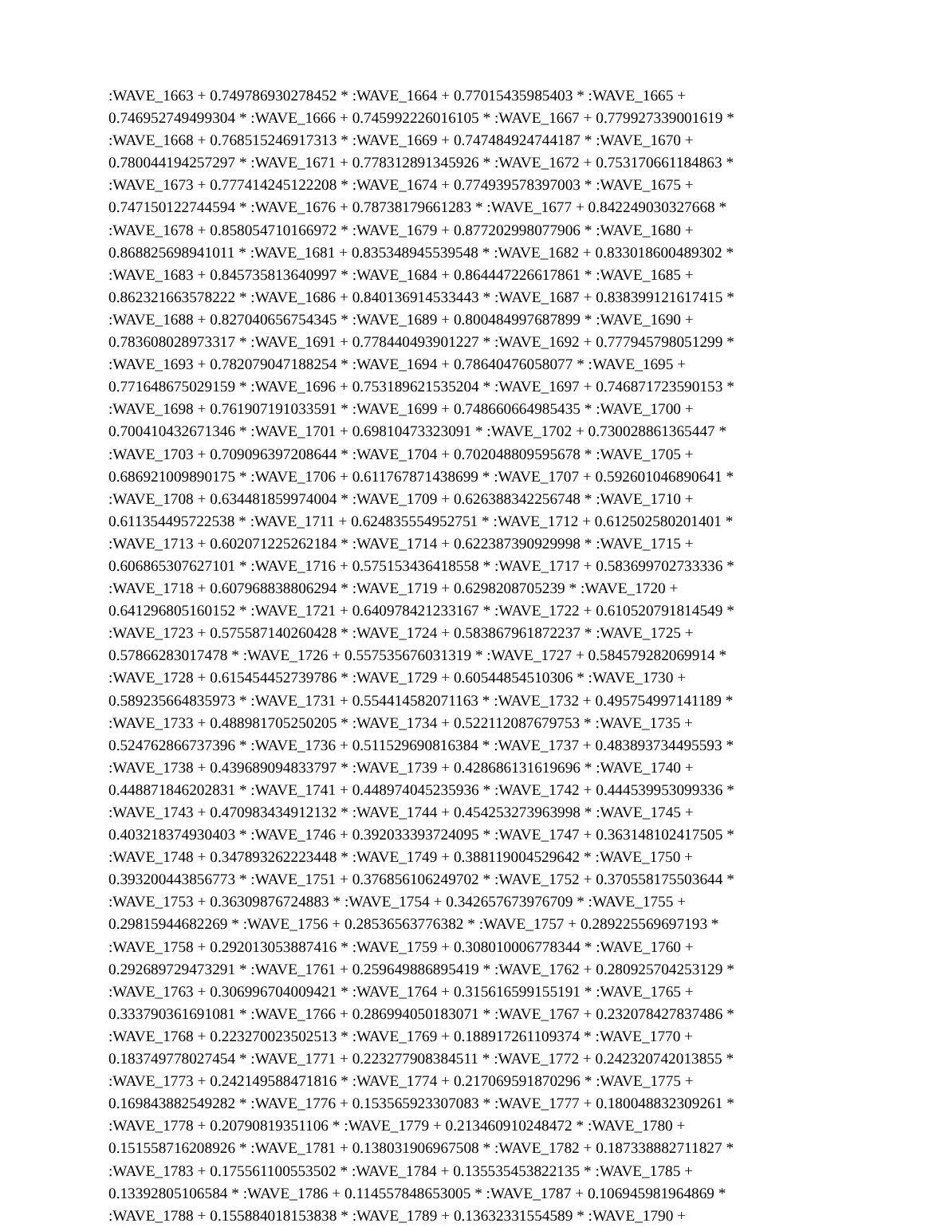:WAVE_1663 + 0.749786930278452 * :WAVE_1664 + 0.77015435985403 * :WAVE_1665 +
0.746952749499304 * :WAVE_1666 + 0.745992226016105 * :WAVE_1667 + 0.779927339001619 *
:WAVE_1668 + 0.768515246917313 * :WAVE_1669 + 0.747484924744187 * :WAVE_1670 +
0.780044194257297 * :WAVE_1671 + 0.778312891345926 * :WAVE_1672 + 0.753170661184863 *
:WAVE_1673 + 0.777414245122208 * :WAVE_1674 + 0.774939578397003 * :WAVE_1675 +
0.747150122744594 * :WAVE_1676 + 0.78738179661283 * :WAVE_1677 + 0.842249030327668 *
:WAVE_1678 + 0.858054710166972 * :WAVE_1679 + 0.877202998077906 * :WAVE_1680 +
0.868825698941011 * :WAVE_1681 + 0.835348945539548 * :WAVE_1682 + 0.833018600489302 *
:WAVE_1683 + 0.845735813640997 * :WAVE_1684 + 0.864447226617861 * :WAVE_1685 +
0.862321663578222 * :WAVE_1686 + 0.840136914533443 * :WAVE_1687 + 0.838399121617415 *
:WAVE_1688 + 0.827040656754345 * :WAVE_1689 + 0.800484997687899 * :WAVE_1690 +
0.783608028973317 * :WAVE_1691 + 0.778440493901227 * :WAVE_1692 + 0.777945798051299 *
:WAVE_1693 + 0.782079047188254 * :WAVE_1694 + 0.78640476058077 * :WAVE_1695 +
0.771648675029159 * :WAVE_1696 + 0.753189621535204 * :WAVE_1697 + 0.746871723590153 *
:WAVE_1698 + 0.761907191033591 * :WAVE_1699 + 0.748660664985435 * :WAVE_1700 +
0.700410432671346 * :WAVE_1701 + 0.69810473323091 * :WAVE_1702 + 0.730028861365447 *
:WAVE_1703 + 0.709096397208644 * :WAVE_1704 + 0.702048809595678 * :WAVE_1705 +
0.686921009890175 * :WAVE_1706 + 0.611767871438699 * :WAVE_1707 + 0.592601046890641 *
:WAVE_1708 + 0.634481859974004 * :WAVE_1709 + 0.626388342256748 * :WAVE_1710 +
0.611354495722538 * :WAVE_1711 + 0.624835554952751 * :WAVE_1712 + 0.612502580201401 *
:WAVE_1713 + 0.602071225262184 * :WAVE_1714 + 0.622387390929998 * :WAVE_1715 +
0.606865307627101 * :WAVE_1716 + 0.575153436418558 * :WAVE_1717 + 0.583699702733336 *
:WAVE_1718 + 0.607968838806294 * :WAVE_1719 + 0.6298208705239 * :WAVE_1720 +
0.641296805160152 * :WAVE_1721 + 0.640978421233167 * :WAVE_1722 + 0.610520791814549 *
:WAVE_1723 + 0.575587140260428 * :WAVE_1724 + 0.583867961872237 * :WAVE_1725 +
0.57866283017478 * :WAVE_1726 + 0.557535676031319 * :WAVE_1727 + 0.584579282069914 *
:WAVE_1728 + 0.615454452739786 * :WAVE_1729 + 0.60544854510306 * :WAVE_1730 +
0.589235664835973 * :WAVE_1731 + 0.554414582071163 * :WAVE_1732 + 0.495754997141189 *
:WAVE_1733 + 0.488981705250205 * :WAVE_1734 + 0.522112087679753 * :WAVE_1735 +
0.524762866737396 * :WAVE_1736 + 0.511529690816384 * :WAVE_1737 + 0.483893734495593 *
:WAVE_1738 + 0.439689094833797 * :WAVE_1739 + 0.428686131619696 * :WAVE_1740 +
0.448871846202831 * :WAVE_1741 + 0.448974045235936 * :WAVE_1742 + 0.444539953099336 *
:WAVE_1743 + 0.470983434912132 * :WAVE_1744 + 0.454253273963998 * :WAVE_1745 +
0.403218374930403 * :WAVE_1746 + 0.392033393724095 * :WAVE_1747 + 0.363148102417505 *
:WAVE_1748 + 0.347893262223448 * :WAVE_1749 + 0.388119004529642 * :WAVE_1750 +
0.393200443856773 * :WAVE_1751 + 0.376856106249702 * :WAVE_1752 + 0.370558175503644 *
:WAVE_1753 + 0.36309876724883 * :WAVE_1754 + 0.342657673976709 * :WAVE_1755 +
0.29815944682269 * :WAVE_1756 + 0.28536563776382 * :WAVE_1757 + 0.289225569697193 *
:WAVE_1758 + 0.292013053887416 * :WAVE_1759 + 0.308010006778344 * :WAVE_1760 +
0.292689729473291 * :WAVE_1761 + 0.259649886895419 * :WAVE_1762 + 0.280925704253129 *
:WAVE_1763 + 0.306996704009421 * :WAVE_1764 + 0.315616599155191 * :WAVE_1765 +
0.333790361691081 * :WAVE_1766 + 0.286994050183071 * :WAVE_1767 + 0.232078427837486 *
:WAVE_1768 + 0.223270023502513 * :WAVE_1769 + 0.188917261109374 * :WAVE_1770 +
0.183749778027454 * :WAVE_1771 + 0.223277908384511 * :WAVE_1772 + 0.242320742013855 *
:WAVE_1773 + 0.242149588471816 * :WAVE_1774 + 0.217069591870296 * :WAVE_1775 +
0.169843882549282 * :WAVE_1776 + 0.153565923307083 * :WAVE_1777 + 0.180048832309261 *
:WAVE_1778 + 0.20790819351106 * :WAVE_1779 + 0.213460910248472 * :WAVE_1780 +
0.151558716208926 * :WAVE_1781 + 0.138031906967508 * :WAVE_1782 + 0.187338882711827 *
:WAVE_1783 + 0.175561100553502 * :WAVE_1784 + 0.135535453822135 * :WAVE_1785 +
0.13392805106584 * :WAVE_1786 + 0.114557848653005 * :WAVE_1787 + 0.106945981964869 *
:WAVE_1788 + 0.155884018153838 * :WAVE_1789 + 0.13632331554589 * :WAVE_1790 +